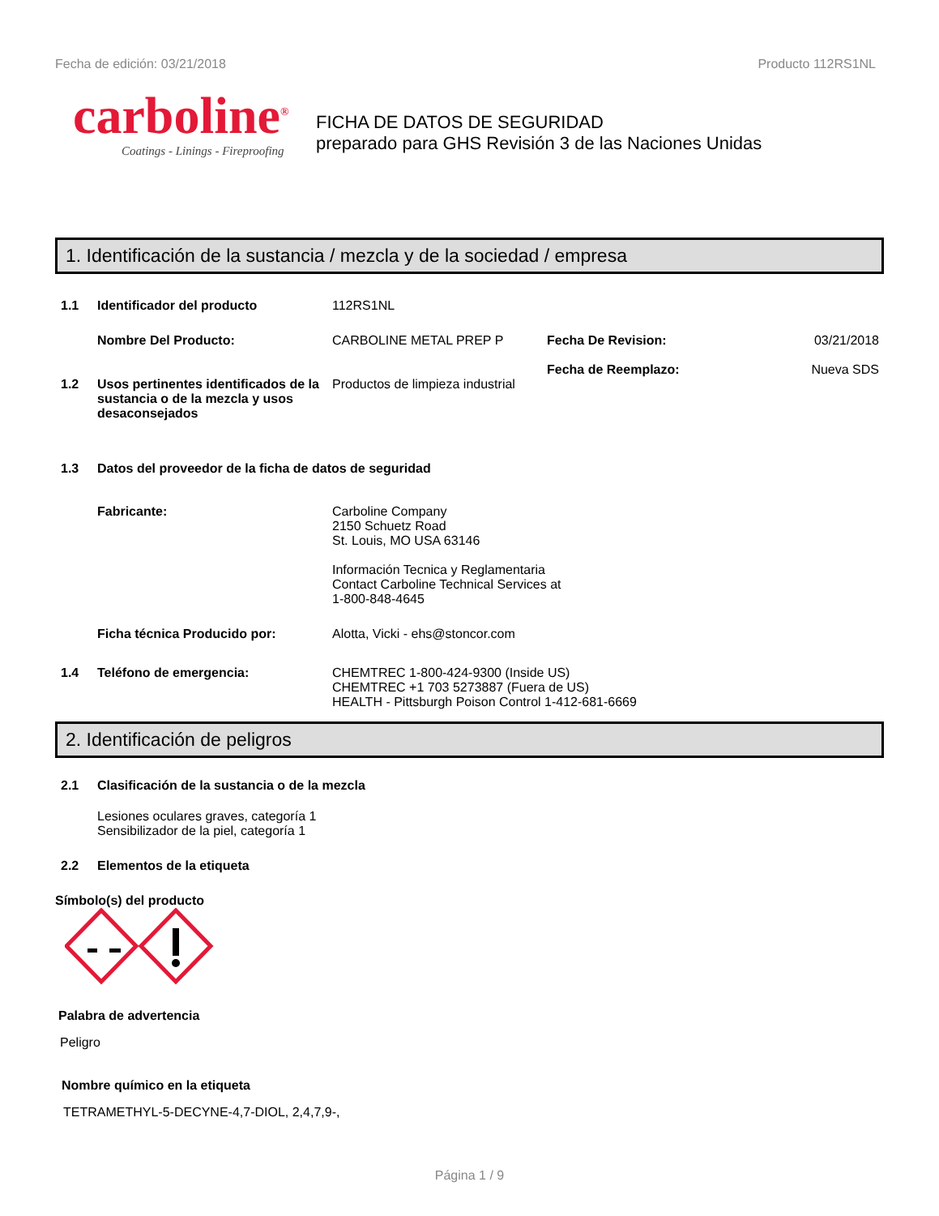Fecha de edición: 03/21/2018 Producto 112RS1NL
carboline<sup>®</sup>
Coatings - Linings - Fireproofing
FICHA DE DATOS DE SEGURIDAD
preparado para GHS Revisión 3 de las Naciones Unidas
1. Identificación de la sustancia / mezcla y de la sociedad / empresa
1.1 Identificador del producto 112RS1NL
Nombre Del Producto: CARBOLINE METAL PREP P Fecha De Revision:
Fecha de Reemplazo:
03/21/2018
Nueva SDS
1.2 Usos pertinentes identificados de la sustancia o de la mezcla y usos desaconsejados
Productos de limpieza industrial
1.3 Datos del proveedor de la ficha de datos de seguridad
Fabricante: Carboline Company
2150 Schuetz Road
St. Louis, MO USA 63146
Información Tecnica y Reglamentaria
Contact Carboline Technical Services at
1-800-848-4645
Ficha técnica Producido por: Alotta, Vicki - ehs@stoncor.com
1.4 Teléfono de emergencia: CHEMTREC 1-800-424-9300 (Inside US)
CHEMTREC +1 703 5273887 (Fuera de US)
HEALTH - Pittsburgh Poison Control 1-412-681-6669
2. Identificación de peligros
2.1 Clasificación de la sustancia o de la mezcla
Lesiones oculares graves, categoría 1
Sensibilizador de la piel, categoría 1
2.2 Elementos de la etiqueta
Símbolo(s) del producto
Palabra de advertencia
Peligro
Nombre químico en la etiqueta
TETRAMETHYL-5-DECYNE-4,7-DIOL, 2,4,7,9-,
Página 1 / 9